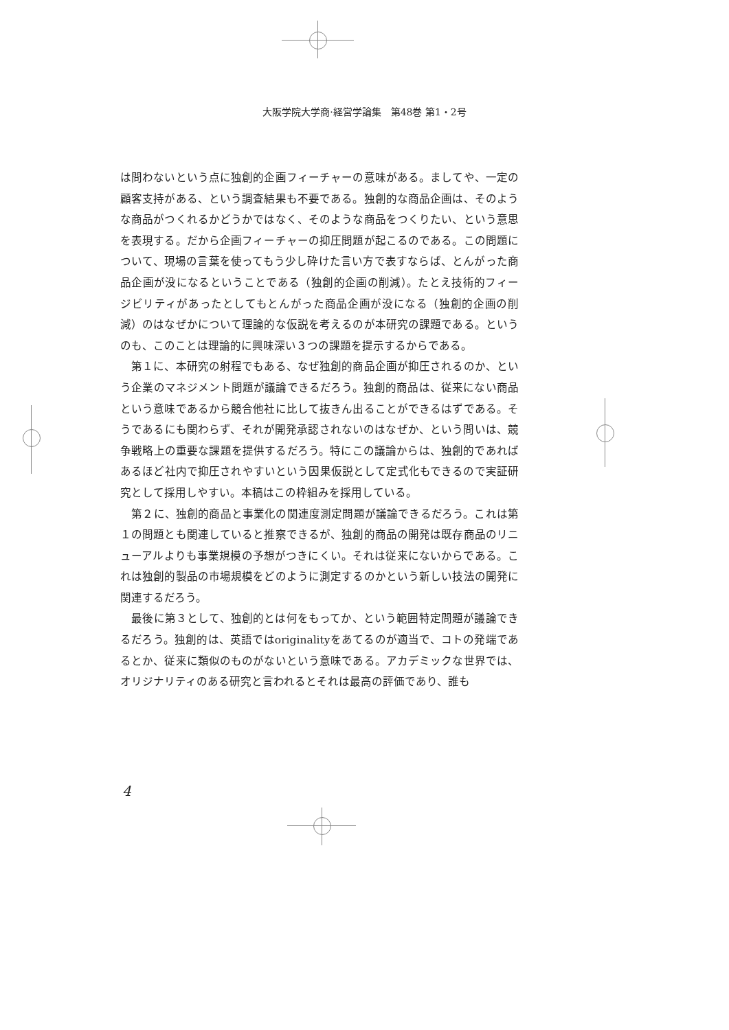大阪学院大学商·経営学論集　第48巻 第1・2号
は問わないという点に独創的企画フィーチャーの意味がある。ましてや、一定の顧客支持がある、という調査結果も不要である。独創的な商品企画は、そのような商品がつくれるかどうかではなく、そのような商品をつくりたい、という意思を表現する。だから企画フィーチャーの抑圧問題が起こるのである。この問題について、現場の言葉を使ってもう少し砕けた言い方で表すならば、とんがった商品企画が没になるということである（独創的企画の削減）。たとえ技術的フィージビリティがあったとしてもとんがった商品企画が没になる（独創的企画の削減）のはなぜかについて理論的な仮説を考えるのが本研究の課題である。というのも、このことは理論的に興味深い３つの課題を提示するからである。
　第１に、本研究の射程でもある、なぜ独創的商品企画が抑圧されるのか、という企業のマネジメント問題が議論できるだろう。独創的商品は、従来にない商品という意味であるから競合他社に比して抜きん出ることができるはずである。そうであるにも関わらず、それが開発承認されないのはなぜか、という問いは、競争戦略上の重要な課題を提供するだろう。特にこの議論からは、独創的であればあるほど社内で抑圧されやすいという因果仮説として定式化もできるので実証研究として採用しやすい。本稿はこの枠組みを採用している。
　第２に、独創的商品と事業化の関連度測定問題が議論できるだろう。これは第１の問題とも関連していると推察できるが、独創的商品の開発は既存商品のリニューアルよりも事業規模の予想がつきにくい。それは従来にないからである。これは独創的製品の市場規模をどのように測定するのかという新しい技法の開発に関連するだろう。
　最後に第３として、独創的とは何をもってか、という範囲特定問題が議論できるだろう。独創的は、英語ではoriginalityをあてるのが適当で、コトの発端であるとか、従来に類似のものがないという意味である。アカデミックな世界では、オリジナリティのある研究と言われるとそれは最高の評価であり、誰も
4